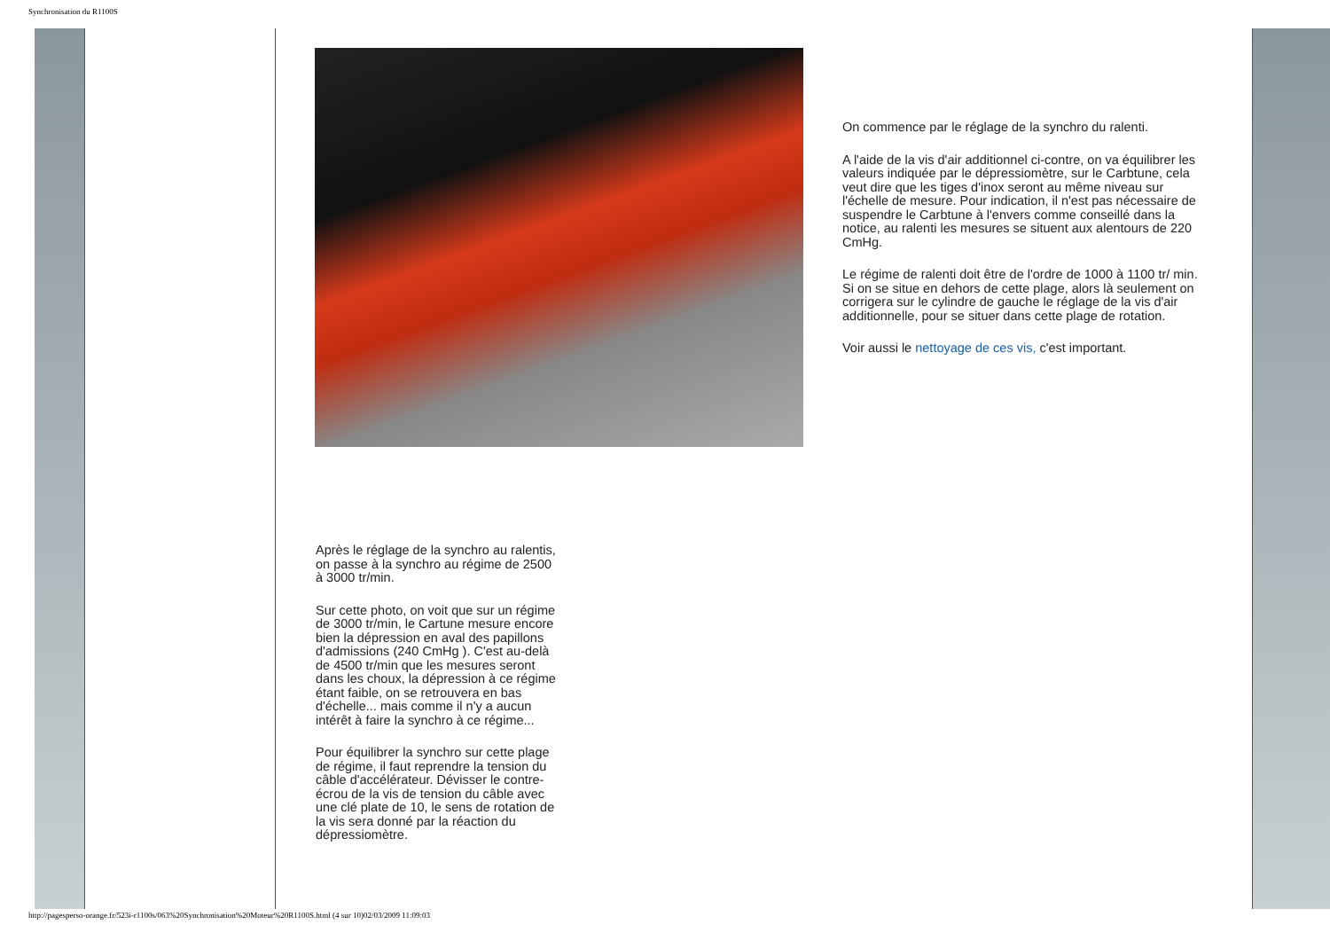Synchronisation du R1100S
On commence par le réglage de la synchro du ralenti.
A l'aide de la vis d'air additionnel ci-contre, on va équilibrer les valeurs indiquée par le dépressiomètre, sur le Carbtune, cela veut dire que les tiges d'inox seront au même niveau sur l'échelle de mesure. Pour indication, il n'est pas nécessaire de suspendre le Carbtune à l'envers comme conseillé dans la notice, au ralenti les mesures se situent aux alentours de 220 CmHg.
Le régime de ralenti doit être de l'ordre de 1000 à 1100 tr/ min. Si on se situe en dehors de cette plage, alors là seulement on corrigera sur le cylindre de gauche le réglage de la vis d'air additionnelle, pour se situer dans cette plage de rotation.
Voir aussi le nettoyage de ces vis, c'est important.
Après le réglage de la synchro au ralentis, on passe à la synchro au régime de 2500 à 3000 tr/min.
Sur cette photo, on voit que sur un régime de 3000 tr/min, le Cartune mesure encore bien la dépression en aval des papillons d'admissions (240 CmHg ). C'est au-delà de 4500 tr/min que les mesures seront dans les choux, la dépression à ce régime étant faible, on se retrouvera en bas d'échelle... mais comme il n'y a aucun intérêt à faire la synchro à ce régime...
Pour équilibrer la synchro sur cette plage de régime, il faut reprendre la tension du câble d'accélérateur. Dévisser le contre-écrou de la vis de tension du câble avec une clé plate de 10, le sens de rotation de la vis sera donné par la réaction du dépressiomètre.
http://pagesperso-orange.fr/523i-r1100s/063%20Synchronisation%20Moteur%20R1100S.html (4 sur 10)02/03/2009 11:09:03